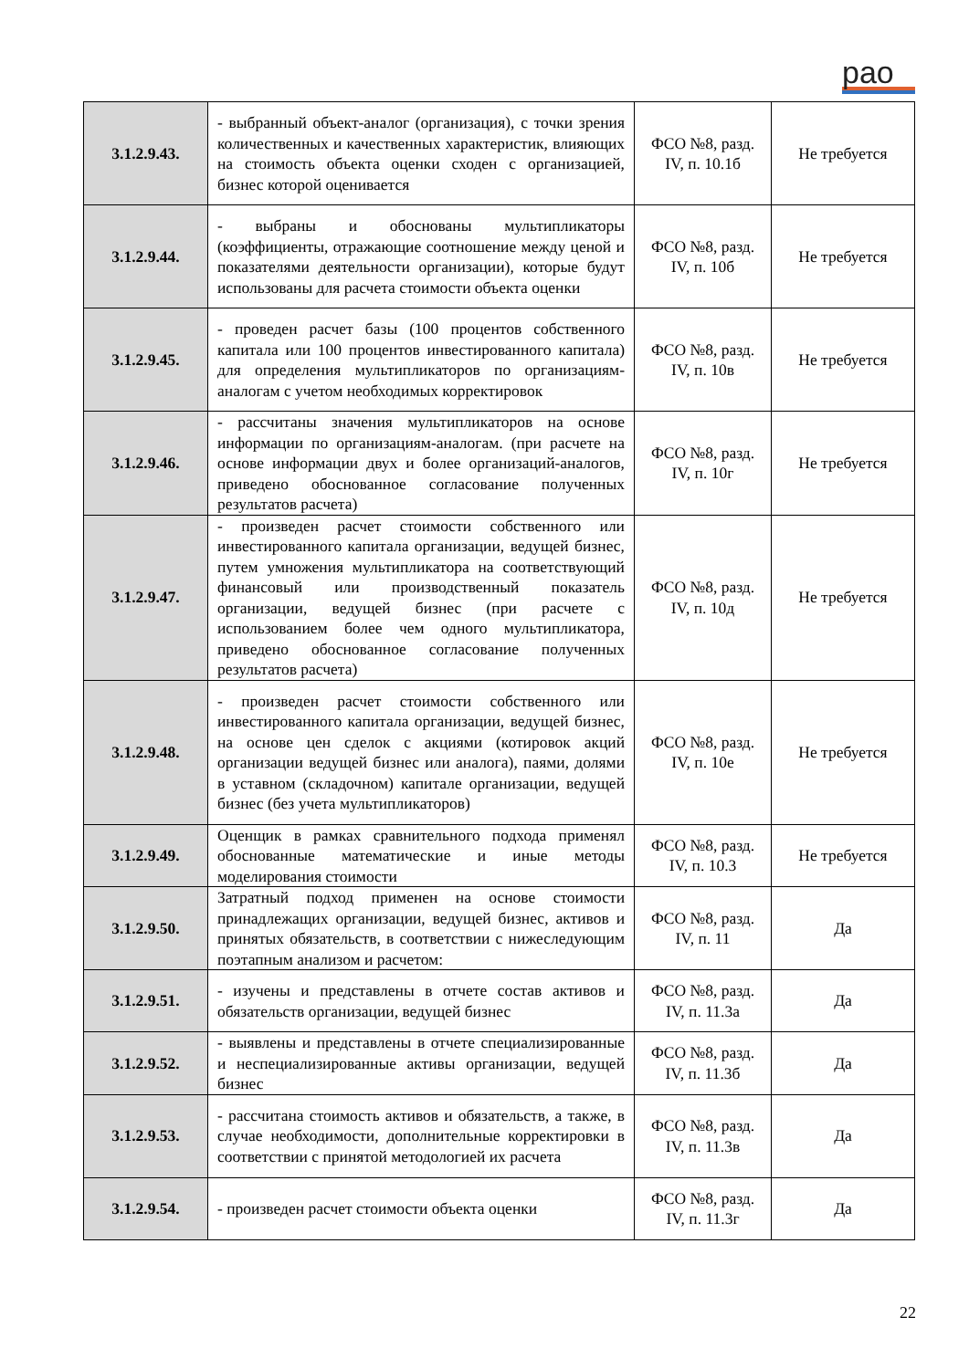рао
| 3.1.2.9.43. | - выбранный объект-аналог (организация), с точки зрения количественных и качественных характеристик, влияющих на стоимость объекта оценки сходен с организацией, бизнес которой оценивается | ФСО №8, разд. IV, п. 10.1б | Не требуется |
| 3.1.2.9.44. | - выбраны и обоснованы мультипликаторы (коэффициенты, отражающие соотношение между ценой и показателями деятельности организации), которые будут использованы для расчета стоимости объекта оценки | ФСО №8, разд. IV, п. 10б | Не требуется |
| 3.1.2.9.45. | - проведен расчет базы (100 процентов собственного капитала или 100 процентов инвестированного капитала) для определения мультипликаторов по организациям-аналогам с учетом необходимых корректировок | ФСО №8, разд. IV, п. 10в | Не требуется |
| 3.1.2.9.46. | - рассчитаны значения мультипликаторов на основе информации по организациям-аналогам. (при расчете на основе информации двух и более организаций-аналогов, приведено обоснованное согласование полученных результатов расчета) | ФСО №8, разд. IV, п. 10г | Не требуется |
| 3.1.2.9.47. | - произведен расчет стоимости собственного или инвестированного капитала организации, ведущей бизнес, путем умножения мультипликатора на соответствующий финансовый или производственный показатель организации, ведущей бизнес (при расчете с использованием более чем одного мультипликатора, приведено обоснованное согласование полученных результатов расчета) | ФСО №8, разд. IV, п. 10д | Не требуется |
| 3.1.2.9.48. | - произведен расчет стоимости собственного или инвестированного капитала организации, ведущей бизнес, на основе цен сделок с акциями (котировок акций организации ведущей бизнес или аналога), паями, долями в уставном (складочном) капитале организации, ведущей бизнес (без учета мультипликаторов) | ФСО №8, разд. IV, п. 10е | Не требуется |
| 3.1.2.9.49. | Оценщик в рамках сравнительного подхода применял обоснованные математические и иные методы моделирования стоимости | ФСО №8, разд. IV, п. 10.3 | Не требуется |
| 3.1.2.9.50. | Затратный подход применен на основе стоимости принадлежащих организации, ведущей бизнес, активов и принятых обязательств, в соответствии с нижеследующим поэтапным анализом и расчетом: | ФСО №8, разд. IV, п. 11 | Да |
| 3.1.2.9.51. | - изучены и представлены в отчете состав активов и обязательств организации, ведущей бизнес | ФСО №8, разд. IV, п. 11.3а | Да |
| 3.1.2.9.52. | - выявлены и представлены в отчете специализированные и неспециализированные активы организации, ведущей бизнес | ФСО №8, разд. IV, п. 11.3б | Да |
| 3.1.2.9.53. | - рассчитана стоимость активов и обязательств, а также, в случае необходимости, дополнительные корректировки в соответствии с принятой методологией их расчета | ФСО №8, разд. IV, п. 11.3в | Да |
| 3.1.2.9.54. | - произведен расчет стоимости объекта оценки | ФСО №8, разд. IV, п. 11.3г | Да |
22